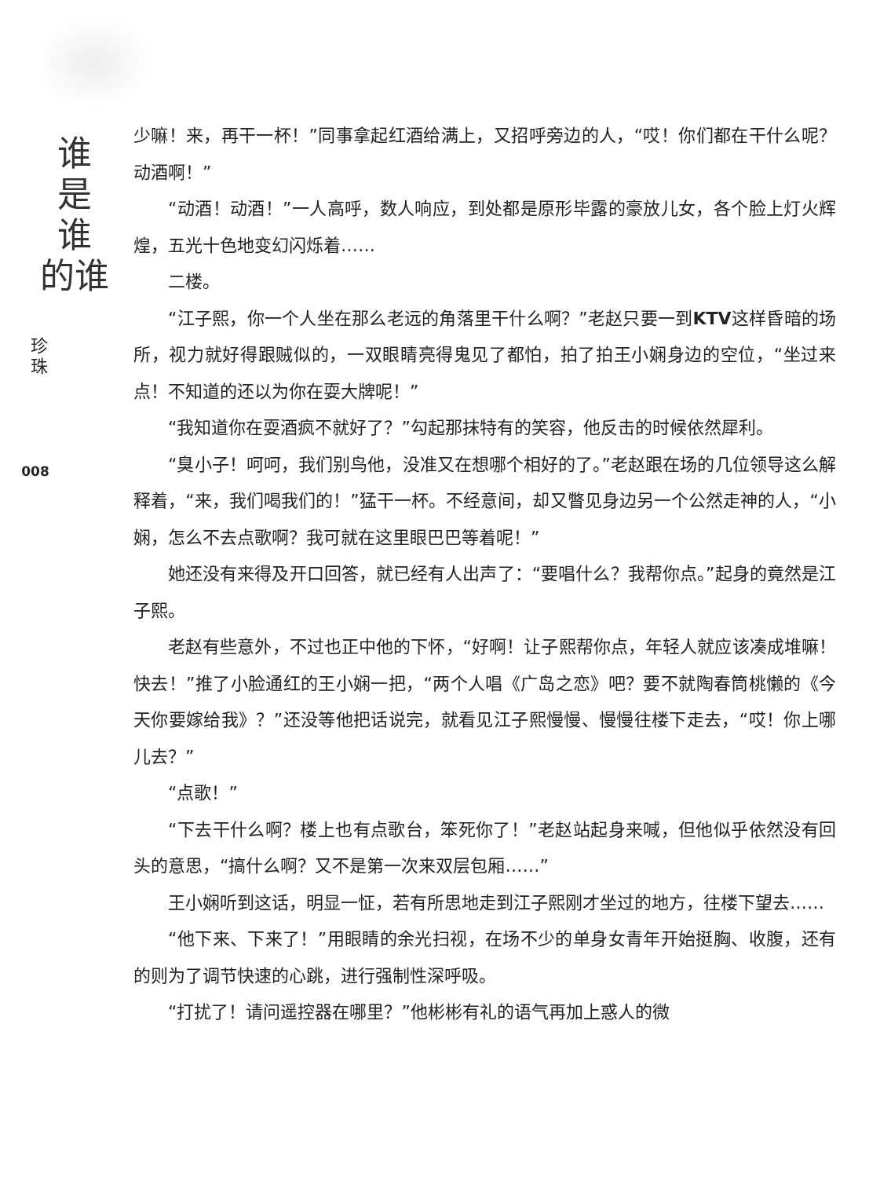谁
是
谁
的谁
珍
珠
008
少嘛！来，再干一杯！”同事拿起红酒给满上，又招呼旁边的人，“哎！你们都在干什么呢？动酒啊！”
“动酒！动酒！”一人高呼，数人响应，到处都是原形毕露的豪放儿女，各个脸上灯火辉煌，五光十色地变幻闪烁着……
二楼。
“江子熙，你一个人坐在那么老远的角落里干什么啊？”老赵只要一到KTV这样昏暗的场所，视力就好得跟贼似的，一双眼睛亮得鬼见了都怕，拍了拍王小娴身边的空位，“坐过来点！不知道的还以为你在耍大牌呢！”
“我知道你在耍酒疯不就好了？”勾起那抹特有的笑容，他反击的时候依然犀利。
“臭小子！呵呵，我们别鸟他，没准又在想哪个相好的了。”老赵跟在场的几位领导这么解释着，“来，我们喝我们的！”猛干一杯。不经意间，却又瞥见身边另一个公然走神的人，“小娴，怎么不去点歌啊？我可就在这里眼巴巴等着呢！”
她还没有来得及开口回答，就已经有人出声了：“要唱什么？我帮你点。”起身的竟然是江子熙。
老赵有些意外，不过也正中他的下怀，“好啊！让子熙帮你点，年轻人就应该凑成堆嘛！快去！”推了小脸通红的王小娴一把，“两个人唱《广岛之恋》吧？要不就陶春筒桃懒的《今天你要嫁给我》？”还没等他把话说完，就看见江子熙慢慢、慢慢往楼下走去，“哎！你上哪儿去？”
“点歌！”
“下去干什么啊？楼上也有点歌台，笨死你了！”老赵站起身来喊，但他似乎依然没有回头的意思，“搞什么啊？又不是第一次来双层包厢……”
王小娴听到这话，明显一怔，若有所思地走到江子熙刚才坐过的地方，往楼下望去……
“他下来、下来了！”用眼睛的余光扫视，在场不少的单身女青年开始挺胸、收腹，还有的则为了调节快速的心跳，进行强制性深呼吸。
“打扰了！请问遥控器在哪里？”他彬彬有礼的语气再加上惑人的微